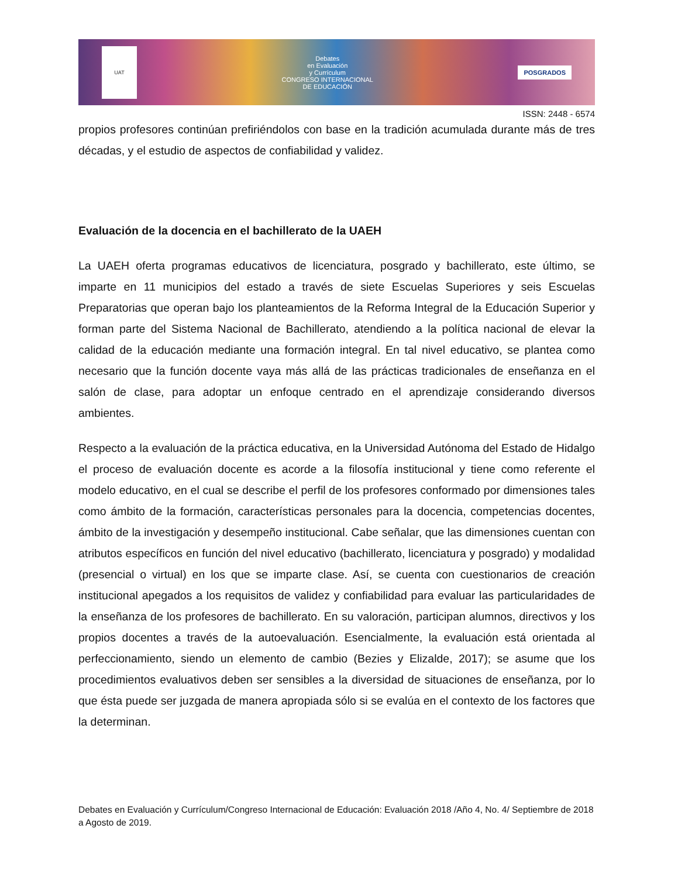UAT
Debates
en Evaluación
y Currículum
CONGRESO INTERNACIONAL
DE EDUCACIÓN
POSGRADOS
ISSN: 2448 - 6574
propios profesores continúan prefiriéndolos con base en la tradición acumulada durante más de tres décadas, y el estudio de aspectos de confiabilidad y validez.
Evaluación de la docencia en el bachillerato de la UAEH
La UAEH oferta programas educativos de licenciatura, posgrado y bachillerato, este último, se imparte en 11 municipios del estado a través de siete Escuelas Superiores y seis Escuelas Preparatorias que operan bajo los planteamientos de la Reforma Integral de la Educación Superior y forman parte del Sistema Nacional de Bachillerato, atendiendo a la política nacional de elevar la calidad de la educación mediante una formación integral. En tal nivel educativo, se plantea como necesario que la función docente vaya más allá de las prácticas tradicionales de enseñanza en el salón de clase, para adoptar un enfoque centrado en el aprendizaje considerando diversos ambientes.
Respecto a la evaluación de la práctica educativa, en la Universidad Autónoma del Estado de Hidalgo el proceso de evaluación docente es acorde a la filosofía institucional y tiene como referente el modelo educativo, en el cual se describe el perfil de los profesores conformado por dimensiones tales como ámbito de la formación, características personales para la docencia, competencias docentes, ámbito de la investigación y desempeño institucional. Cabe señalar, que las dimensiones cuentan con atributos específicos en función del nivel educativo (bachillerato, licenciatura y posgrado) y modalidad (presencial o virtual) en los que se imparte clase. Así, se cuenta con cuestionarios de creación institucional apegados a los requisitos de validez y confiabilidad para evaluar las particularidades de la enseñanza de los profesores de bachillerato. En su valoración, participan alumnos, directivos y los propios docentes a través de la autoevaluación. Esencialmente, la evaluación está orientada al perfeccionamiento, siendo un elemento de cambio (Bezies y Elizalde, 2017); se asume que los procedimientos evaluativos deben ser sensibles a la diversidad de situaciones de enseñanza, por lo que ésta puede ser juzgada de manera apropiada sólo si se evalúa en el contexto de los factores que la determinan.
Debates en Evaluación y Currículum/Congreso Internacional de Educación: Evaluación 2018 /Año 4, No. 4/ Septiembre de 2018 a Agosto de 2019.